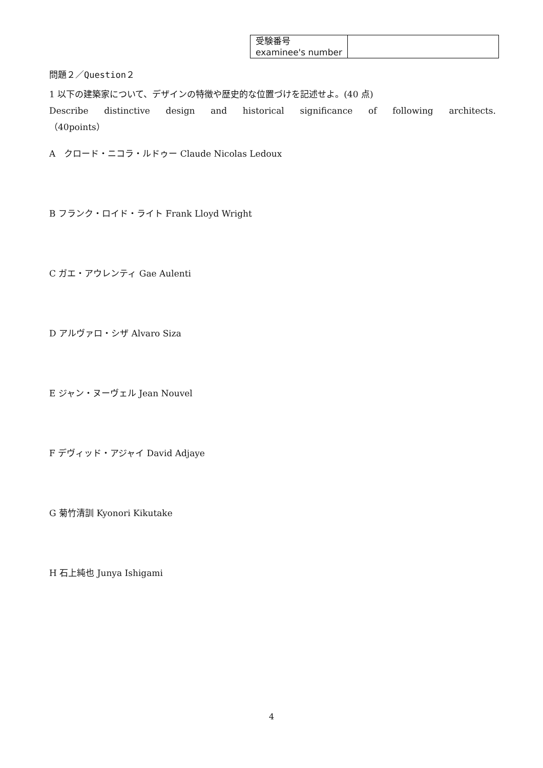| 受験番号 examinee's number | |
問題２／Question２
1 以下の建築家について、デザインの特徴や歴史的な位置づけを記述せよ。(40 点)
Describe distinctive design and historical significance of following architects.
（40points）
A　クロード・ニコラ・ルドゥー Claude Nicolas Ledoux
B フランク・ロイド・ライト Frank Lloyd Wright
C ガエ・アウレンティ Gae Aulenti
D アルヴァロ・シザ Alvaro Siza
E ジャン・ヌーヴェル Jean Nouvel
F デヴィッド・アジャイ David Adjaye
G 菊竹清訓 Kyonori Kikutake
H 石上純也 Junya Ishigami
4